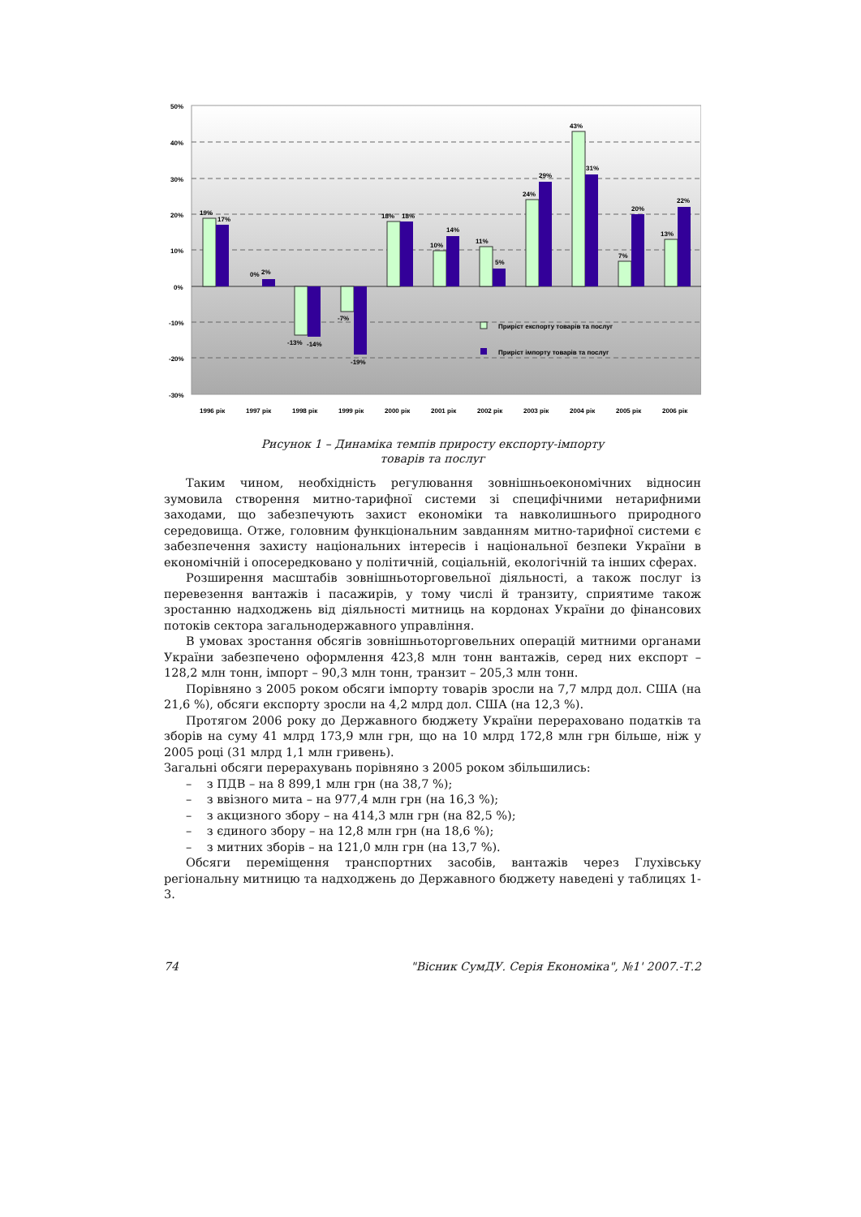50%
40%
30%
20%
10%
0%
-10%
-20%
-30%
19%
17%
0%
2%
-13%
-14%
-7%
-19%
18%
18%
10%
14%
11%
5%
24%
29%
43%
31%
7%
20%
13%
22%
Приріст експорту товарів та послуг
Приріст імпорту товарів та послуг
1996 рік
1997 рік
1998 рік
1999 рік
2000 рік
2001 рік
2002 рік
2003 рік
2004 рік
2005 рік
2006 рік
Рисунок 1 – Динаміка темпів приросту експорту-імпорту
товарів та послуг
Таким чином, необхідність регулювання зовнішньоекономічних відносин зумовила створення митно-тарифної системи зі специфічними нетарифними заходами, що забезпечують захист економіки та навколишнього природного середовища. Отже, головним функціональним завданням митно-тарифної системи є забезпечення захисту національних інтересів і національної безпеки України в економічній і опосередковано у політичній, соціальній, екологічній та інших сферах.
Розширення масштабів зовнішньоторговельної діяльності, а також послуг із перевезення вантажів і пасажирів, у тому числі й транзиту, сприятиме також зростанню надходжень від діяльності митниць на кордонах України до фінансових потоків сектора загальнодержавного управління.
В умовах зростання обсягів зовнішньоторговельних операцій митними органами України забезпечено оформлення 423,8 млн тонн вантажів, серед них експорт – 128,2 млн тонн, імпорт – 90,3 млн тонн, транзит – 205,3 млн тонн.
Порівняно з 2005 роком обсяги імпорту товарів зросли на 7,7 млрд дол. США (на 21,6 %), обсяги експорту зросли на 4,2 млрд дол. США (на 12,3 %).
Протягом 2006 року до Державного бюджету України перераховано податків та зборів на суму 41 млрд 173,9 млн грн, що на 10 млрд 172,8 млн грн більше, ніж у 2005 році (31 млрд 1,1 млн гривень).
Загальні обсяги перерахувань порівняно з 2005 роком збільшились:
– з ПДВ – на 8 899,1 млн грн (на 38,7 %);
– з ввізного мита – на 977,4 млн грн (на 16,3 %);
– з акцизного збору – на 414,3 млн грн (на 82,5 %);
– з єдиного збору – на 12,8 млн грн (на 18,6 %);
– з митних зборів – на 121,0 млн грн (на 13,7 %).
Обсяги переміщення транспортних засобів, вантажів через Глухівську регіональну митницю та надходжень до Державного бюджету наведені у таблицях 1-3.
74 "Вісник СумДУ. Серія Економіка", №1' 2007.-Т.2